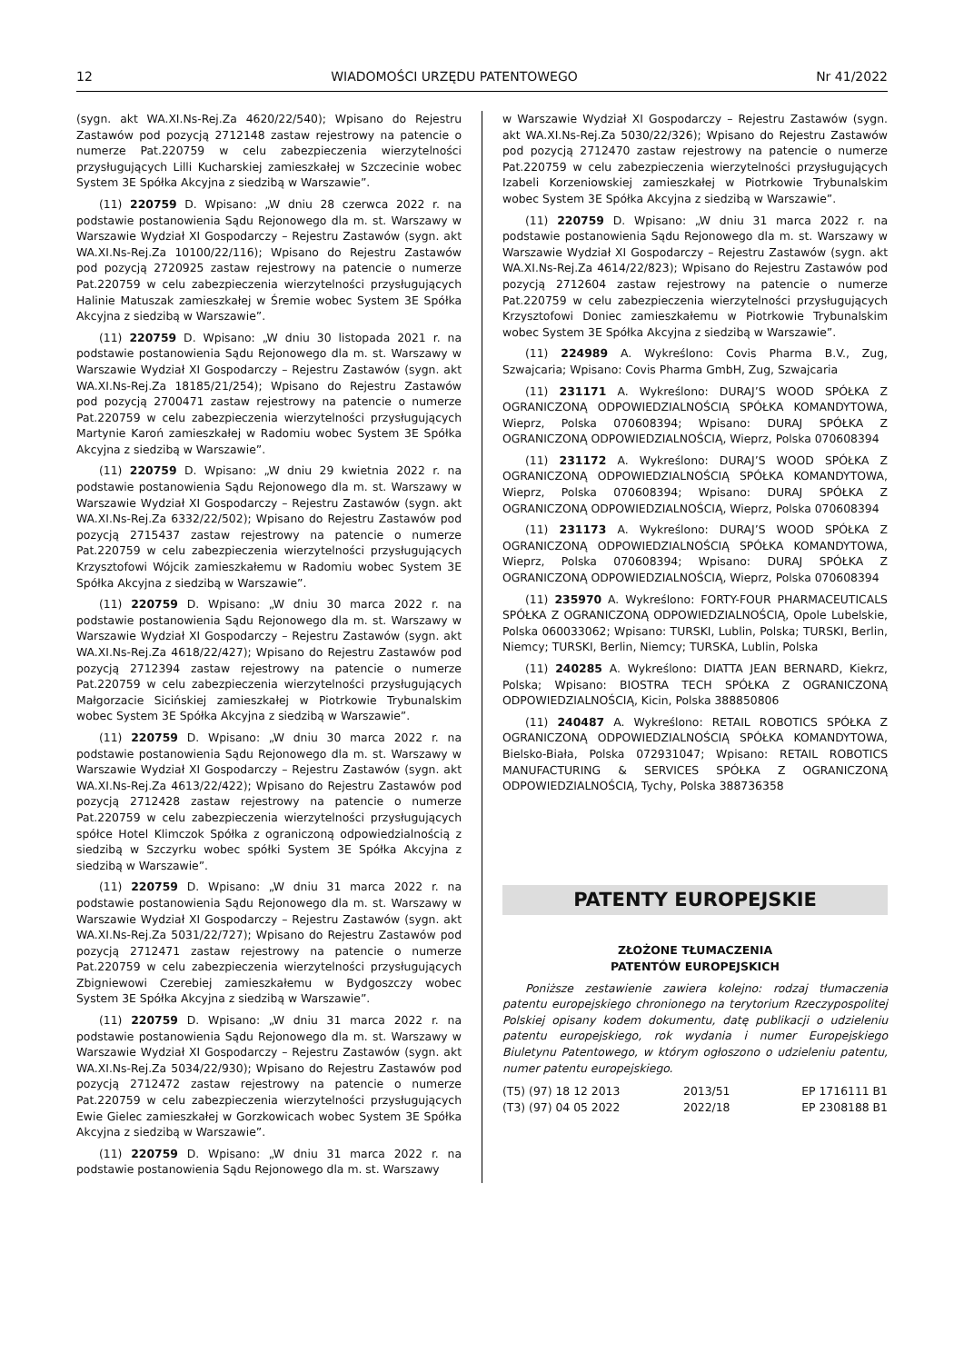12 WIADOMOŚCI URZĘDU PATENTOWEGO Nr 41/2022
(sygn. akt WA.XI.Ns-Rej.Za 4620/22/540); Wpisano do Rejestru Zastawów pod pozycją 2712148 zastaw rejestrowy na patencie o numerze Pat.220759 w celu zabezpieczenia wierzytelności przysługujących Lilli Kucharskiej zamieszkałej w Szczecinie wobec System 3E Spółka Akcyjna z siedzibą w Warszawie”.
(11) 220759 D. Wpisano: „W dniu 28 czerwca 2022 r. na podstawie postanowienia Sądu Rejonowego dla m. st. Warszawy w Warszawie Wydział XI Gospodarczy – Rejestru Zastawów (sygn. akt WA.XI.Ns-Rej.Za 10100/22/116); Wpisano do Rejestru Zastawów pod pozycją 2720925 zastaw rejestrowy na patencie o numerze Pat.220759 w celu zabezpieczenia wierzytelności przysługujących Halinie Matuszak zamieszkałej w Śremie wobec System 3E Spółka Akcyjna z siedzibą w Warszawie”.
(11) 220759 D. Wpisano: „W dniu 30 listopada 2021 r. na podstawie postanowienia Sądu Rejonowego dla m. st. Warszawy w Warszawie Wydział XI Gospodarczy – Rejestru Zastawów (sygn. akt WA.XI.Ns-Rej.Za 18185/21/254); Wpisano do Rejestru Zastawów pod pozycją 2700471 zastaw rejestrowy na patencie o numerze Pat.220759 w celu zabezpieczenia wierzytelności przysługujących Martynie Karoń zamieszkałej w Radomiu wobec System 3E Spółka Akcyjna z siedzibą w Warszawie”.
(11) 220759 D. Wpisano: „W dniu 29 kwietnia 2022 r. na podstawie postanowienia Sądu Rejonowego dla m. st. Warszawy w Warszawie Wydział XI Gospodarczy – Rejestru Zastawów (sygn. akt WA.XI.Ns-Rej.Za 6332/22/502); Wpisano do Rejestru Zastawów pod pozycją 2715437 zastaw rejestrowy na patencie o numerze Pat.220759 w celu zabezpieczenia wierzytelności przysługujących Krzysztofowi Wójcik zamieszkałemu w Radomiu wobec System 3E Spółka Akcyjna z siedzibą w Warszawie”.
(11) 220759 D. Wpisano: „W dniu 30 marca 2022 r. na podstawie postanowienia Sądu Rejonowego dla m. st. Warszawy w Warszawie Wydział XI Gospodarczy – Rejestru Zastawów (sygn. akt WA.XI.Ns-Rej.Za 4618/22/427); Wpisano do Rejestru Zastawów pod pozycją 2712394 zastaw rejestrowy na patencie o numerze Pat.220759 w celu zabezpieczenia wierzytelności przysługujących Małgorzacie Sicińskiej zamieszkałej w Piotrkowie Trybunalskim wobec System 3E Spółka Akcyjna z siedzibą w Warszawie”.
(11) 220759 D. Wpisano: „W dniu 30 marca 2022 r. na podstawie postanowienia Sądu Rejonowego dla m. st. Warszawy w Warszawie Wydział XI Gospodarczy – Rejestru Zastawów (sygn. akt WA.XI.Ns-Rej.Za 4613/22/422); Wpisano do Rejestru Zastawów pod pozycją 2712428 zastaw rejestrowy na patencie o numerze Pat.220759 w celu zabezpieczenia wierzytelności przysługujących spółce Hotel Klimczok Spółka z ograniczoną odpowiedzialnością z siedzibą w Szczyrku wobec spółki System 3E Spółka Akcyjna z siedzibą w Warszawie”.
(11) 220759 D. Wpisano: „W dniu 31 marca 2022 r. na podstawie postanowienia Sądu Rejonowego dla m. st. Warszawy w Warszawie Wydział XI Gospodarczy – Rejestru Zastawów (sygn. akt WA.XI.Ns-Rej.Za 5031/22/727); Wpisano do Rejestru Zastawów pod pozycją 2712471 zastaw rejestrowy na patencie o numerze Pat.220759 w celu zabezpieczenia wierzytelności przysługujących Zbigniewowi Czerebiej zamieszkałemu w Bydgoszczy wobec System 3E Spółka Akcyjna z siedzibą w Warszawie”.
(11) 220759 D. Wpisano: „W dniu 31 marca 2022 r. na podstawie postanowienia Sądu Rejonowego dla m. st. Warszawy w Warszawie Wydział XI Gospodarczy – Rejestru Zastawów (sygn. akt WA.XI.Ns-Rej.Za 5034/22/930); Wpisano do Rejestru Zastawów pod pozycją 2712472 zastaw rejestrowy na patencie o numerze Pat.220759 w celu zabezpieczenia wierzytelności przysługujących Ewie Gielec zamieszkałej w Gorzkowicach wobec System 3E Spółka Akcyjna z siedzibą w Warszawie”.
(11) 220759 D. Wpisano: „W dniu 31 marca 2022 r. na podstawie postanowienia Sądu Rejonowego dla m. st. Warszawy
w Warszawie Wydział XI Gospodarczy – Rejestru Zastawów (sygn. akt WA.XI.Ns-Rej.Za 5030/22/326); Wpisano do Rejestru Zastawów pod pozycją 2712470 zastaw rejestrowy na patencie o numerze Pat.220759 w celu zabezpieczenia wierzytelności przysługujących Izabeli Korzeniowskiej zamieszkałej w Piotrkowie Trybunalskim wobec System 3E Spółka Akcyjna z siedzibą w Warszawie”.
(11) 220759 D. Wpisano: „W dniu 31 marca 2022 r. na podstawie postanowienia Sądu Rejonowego dla m. st. Warszawy w Warszawie Wydział XI Gospodarczy – Rejestru Zastawów (sygn. akt WA.XI.Ns-Rej.Za 4614/22/823); Wpisano do Rejestru Zastawów pod pozycją 2712604 zastaw rejestrowy na patencie o numerze Pat.220759 w celu zabezpieczenia wierzytelności przysługujących Krzysztofowi Doniec zamieszkałemu w Piotrkowie Trybunalskim wobec System 3E Spółka Akcyjna z siedzibą w Warszawie”.
(11) 224989 A. Wykreślono: Covis Pharma B.V., Zug, Szwajcaria; Wpisano: Covis Pharma GmbH, Zug, Szwajcaria
(11) 231171 A. Wykreślono: DURAJ’S WOOD SPÓŁKA Z OGRANICZONĄ ODPOWIEDZIALNOŚCIĄ SPÓŁKA KOMANDYTOWA, Wieprz, Polska 070608394; Wpisano: DURAJ SPÓŁKA Z OGRANICZONĄ ODPOWIEDZIALNOŚCIĄ, Wieprz, Polska 070608394
(11) 231172 A. Wykreślono: DURAJ’S WOOD SPÓŁKA Z OGRANICZONĄ ODPOWIEDZIALNOŚCIĄ SPÓŁKA KOMANDYTOWA, Wieprz, Polska 070608394; Wpisano: DURAJ SPÓŁKA Z OGRANICZONĄ ODPOWIEDZIALNOŚCIĄ, Wieprz, Polska 070608394
(11) 231173 A. Wykreślono: DURAJ’S WOOD SPÓŁKA Z OGRANICZONĄ ODPOWIEDZIALNOŚCIĄ SPÓŁKA KOMANDYTOWA, Wieprz, Polska 070608394; Wpisano: DURAJ SPÓŁKA Z OGRANICZONĄ ODPOWIEDZIALNOŚCIĄ, Wieprz, Polska 070608394
(11) 235970 A. Wykreślono: FORTY-FOUR PHARMACEUTICALS SPÓŁKA Z OGRANICZONĄ ODPOWIEDZIALNOŚCIĄ, Opole Lubelskie, Polska 060033062; Wpisano: TURSKI, Lublin, Polska; TURSKI, Berlin, Niemcy; TURSKI, Berlin, Niemcy; TURSKA, Lublin, Polska
(11) 240285 A. Wykreślono: DIATTA JEAN BERNARD, Kiekrz, Polska; Wpisano: BIOSTRA TECH SPÓŁKA Z OGRANICZONĄ ODPOWIEDZIALNOŚCIĄ, Kicin, Polska 388850806
(11) 240487 A. Wykreślono: RETAIL ROBOTICS SPÓŁKA Z OGRANICZONĄ ODPOWIEDZIALNOŚCIĄ SPÓŁKA KOMANDYTOWA, Bielsko-Biała, Polska 072931047; Wpisano: RETAIL ROBOTICS MANUFACTURING & SERVICES SPÓŁKA Z OGRANICZONĄ ODPOWIEDZIALNOŚCIĄ, Tychy, Polska 388736358
PATENTY EUROPEJSKIE
ZŁOŻONE TŁUMACZENIA
PATENTÓW EUROPEJSKICH
Poniższe zestawienie zawiera kolejno: rodzaj tłumaczenia patentu europejskiego chronionego na terytorium Rzeczypospolitej Polskiej opisany kodem dokumentu, datę publikacji o udzieleniu patentu europejskiego, rok wydania i numer Europejskiego Biuletynu Patentowego, w którym ogłoszono o udzieleniu patentu, numer patentu europejskiego.
| (T5) (97) 18 12 2013 | 2013/51 | EP 1716111 B1 |
| (T3) (97) 04 05 2022 | 2022/18 | EP 2308188 B1 |